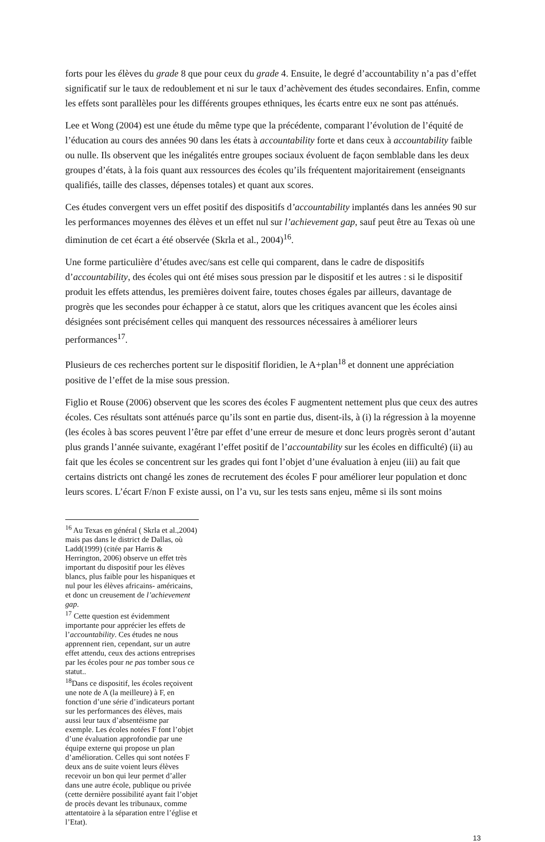forts pour les élèves du grade 8 que pour ceux du grade 4. Ensuite, le degré d’accountability n’a pas d’effet significatif sur le taux de redoublement et ni sur le taux d’achèvement des études secondaires. Enfin, comme les effets sont parallèles pour les différents groupes ethniques, les écarts entre eux ne sont pas atténués.
Lee et Wong (2004) est une étude du même type que la précédente, comparant l’évolution de l’équité de l’éducation au cours des années 90 dans les états à accountability forte et dans ceux à accountability faible ou nulle. Ils observent que les inégalités entre groupes sociaux évoluent de façon semblable dans les deux groupes d’états, à la fois quant aux ressources des écoles qu’ils fréquentent majoritairement (enseignants qualifiés, taille des classes, dépenses totales) et quant aux scores.
Ces études convergent vers un effet positif des dispositifs d’accountability implantés dans les années 90 sur les performances moyennes des élèves et un effet nul sur l’achievement gap, sauf peut être au Texas où une diminution de cet écart a été observée (Skrla et al., 2004)<sup>16</sup>.
Une forme particulière d’études avec/sans est celle qui comparent, dans le cadre de dispositifs d’accountability, des écoles qui ont été mises sous pression par le dispositif et les autres : si le dispositif produit les effets attendus, les premières doivent faire, toutes choses égales par ailleurs, davantage de progrès que les secondes pour échapper à ce statut, alors que les critiques avancent que les écoles ainsi désignées sont précisément celles qui manquent des ressources nécessaires à améliorer leurs performances<sup>17</sup>.
Plusieurs de ces recherches portent sur le dispositif floridien, le A+plan<sup>18</sup> et donnent une appréciation positive de l’effet de la mise sous pression.
Figlio et Rouse (2006) observent que les scores des écoles F augmentent nettement plus que ceux des autres écoles. Ces résultats sont atténués parce qu’ils sont en partie dus, disent-ils, à (i) la régression à la moyenne (les écoles à bas scores peuvent l’être par effet d’une erreur de mesure et donc leurs progrès seront d’autant plus grands l’année suivante, exagérant l’effet positif de l’accountability sur les écoles en difficulté) (ii) au fait que les écoles se concentrent sur les grades qui font l’objet d’une évaluation à enjeu (iii) au fait que certains districts ont changé les zones de recrutement des écoles F pour améliorer leur population et donc leurs scores. L’écart F/non F existe aussi, on l’a vu, sur les tests sans enjeu, même si ils sont moins
<sup>16</sup> Au Texas en général ( Skrla et al.,2004) mais pas dans le district de Dallas, où Ladd(1999) (citée par Harris & Herrington, 2006) observe un effet très important du dispositif pour les élèves blancs, plus faible pour les hispaniques et nul pour les élèves africains- américains, et donc un creusement de l’achievement gap.
<sup>17</sup> Cette question est évidemment importante pour apprécier les effets de l’accountability. Ces études ne nous apprennent rien, cependant, sur un autre effet attendu, ceux des actions entreprises par les écoles pour ne pas tomber sous ce statut..
<sup>18</sup> Dans ce dispositif, les écoles reçoivent une note de A (la meilleure) à F, en fonction d’une série d’indicateurs portant sur les performances des élèves, mais aussi leur taux d’absentéisme par exemple. Les écoles notées F font l’objet d’une évaluation approfondie par une équipe externe qui propose un plan d’amélioration. Celles qui sont notées F deux ans de suite voient leurs élèves recevoir un bon qui leur permet d’aller dans une autre école, publique ou privée (cette dernière possibilité ayant fait l’objet de procès devant les tribunaux, comme attentatoire à la séparation entre l’église et l’Etat).
13